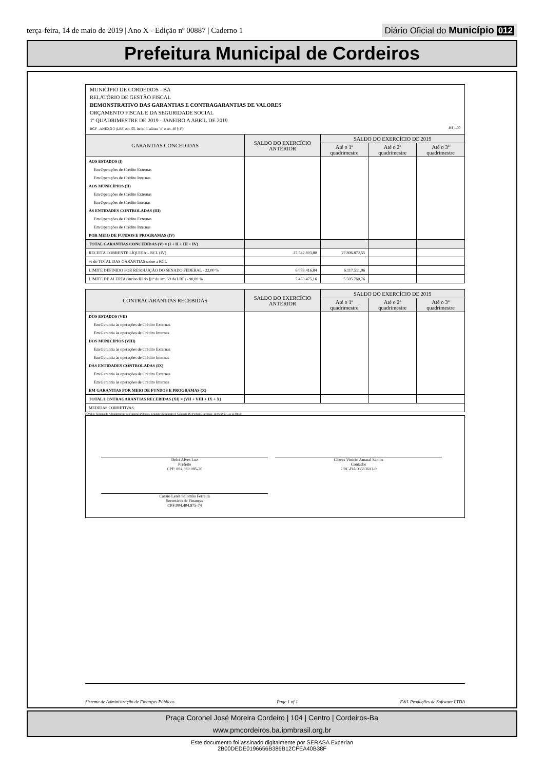terça-feira, 14 de maio de 2019 | Ano X - Edição nº 00887 | Caderno 1
Diário Oficial do Município 012
Prefeitura Municipal de Cordeiros
MUNICÍPIO DE CORDEIROS - BA
RELATÓRIO DE GESTÃO FISCAL
DEMONSTRATIVO DAS GARANTIAS E CONTRAGARANTIAS DE VALORES
ORÇAMENTO FISCAL E DA SEGURIDADE SOCIAL
1º QUADRIMESTRE DE 2019 - JANEIRO A ABRIL DE 2019
RGF - ANEXO 3 (LRF, Art. 55, inciso I, alínea "c" e art. 40 § 1º) R$ 1,00
| GARANTIAS CONCEDIDAS | SALDO DO EXERCÍCIO ANTERIOR | SALDO DO EXERCÍCIO DE 2019 | | |
| --- | --- | --- | --- | --- |
| | | Até o 1º quadrimestre | Até o 2º quadrimestre | Até o 3º quadrimestre |
| AOS ESTADOS (I) | | | | |
| Em Operações de Crédito Externas | | | | |
| Em Operações de Crédito Internas | | | | |
| AOS MUNICÍPIOS (II) | | | | |
| Em Operações de Crédito Externas | | | | |
| Em Operações de Crédito Internas | | | | |
| ÀS ENTIDADES CONTROLADAS (III) | | | | |
| Em Operações de Crédito Externas | | | | |
| Em Operações de Crédito Internas | | | | |
| POR MEIO DE FUNDOS E PROGRAMAS (IV) | | | | |
| TOTAL GARANTIAS CONCEDIDAS (V) = (I + II + III + IV) | | | | |
| RECEITA CORRENTE LÍQUIDA – RCL (IV) | 27.542.803,80 | 27.806.872,55 | | |
| % do TOTAL DAS GARANTIAS sobre a RCL | | | | |
| LIMITE DEFINIDO POR RESOLUÇÃO DO SENADO FEDERAL - 22,00 % | 6.059.416,84 | 6.117.511,96 | | |
| LIMITE DE ALERTA (inciso III do §1º do art. 59 da LRF) - 90,00 % | 5.453.475,16 | 5.505.760,76 | | |
| CONTRAGARANTIAS RECEBIDAS | SALDO DO EXERCÍCIO ANTERIOR | SALDO DO EXERCÍCIO DE 2019 | | |
| --- | --- | --- | --- | --- |
| | | Até o 1º quadrimestre | Até o 2º quadrimestre | Até o 3º quadrimestre |
| DOS ESTADOS (VII) | | | | |
| Em Garantia às operações de Crédito Externas | | | | |
| Em Garantia às operações de Crédito Internas | | | | |
| DOS MUNICÍPIOS (VIII) | | | | |
| Em Garantia às operações de Crédito Externas | | | | |
| Em Garantia às operações de Crédito Internas | | | | |
| DAS ENTIDADES CONTROLADAS (IX) | | | | |
| Em Garantia às operações de Crédito Externas | | | | |
| Em Garantia às operações de Crédito Internas | | | | |
| EM GARANTIAS POR MEIO DE FUNDOS E PROGRAMAS (X) | | | | |
| TOTAL CONTRAGARANTIAS RECEBIDAS (XI) = (VII + VIII + IX + X) | | | | |
| MEDIDAS CORRETIVAS | | | | |
FONTE: Sistema de Administração de Finanças Públicas, Unidade Responsável: Gabinete Do Prefeito, Emissão: 14/05/2019 , as 11:04:59
Delci Alves Luz
Prefeito
CPF: 894.360.085-20
Cloves Vinicio Amaral Santos
Contador
CRC-BA 035136/O-0
Cassio Leres Salomão Ferreira
Secretário de Finanças
CPF:004.404.975-74
Sistema de Administração de Finanças Públicas Page 1 of 1 E&L Produções de Software LTDA
Praça Coronel José Moreira Cordeiro | 104 | Centro | Cordeiros-Ba
www.pmcordeiros.ba.ipmbrasil.org.br
Este documento foi assinado digitalmente por SERASA Experian
2B00DEDE0196656B386B12CFEA40B38F